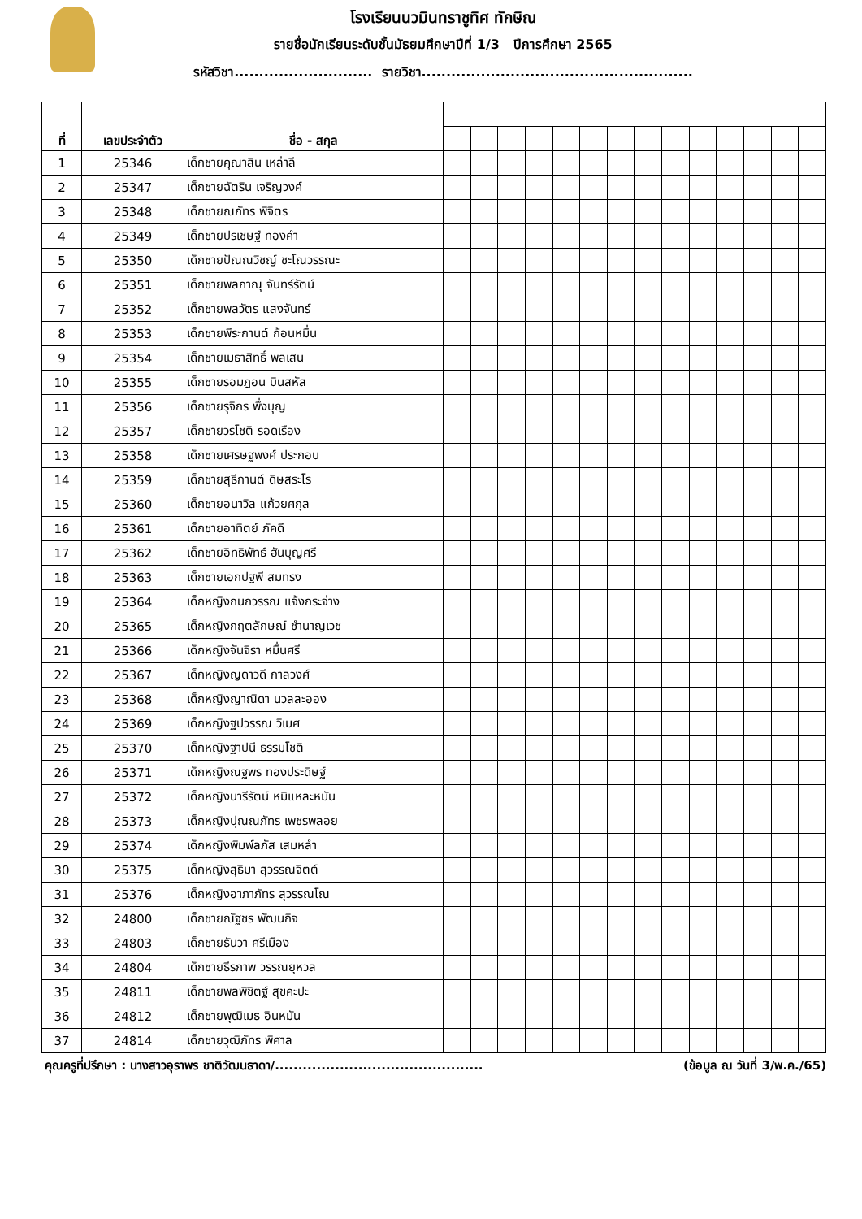โรงเรียนนวมินทราชูทิศ ทักษิณ
รายชื่อนักเรียนระดับชั้นมัธยมศึกษาปีที่ 1/3 ปีการศึกษา 2565
รหัสวิชา............................ รายวิชา.......................................................
| ที่ | เลขประจำตัว | ชื่อ - สกุล | | | | | | | | | | | | | | |
| --- | --- | --- | --- | --- | --- | --- | --- | --- | --- | --- | --- | --- | --- | --- | --- | --- |
| 1 | 25346 | เด็กชายคุณาสิน เหล่าลี | | | | | | | | | | | | | | |
| 2 | 25347 | เด็กชายฉัตริน เจริญวงค์ | | | | | | | | | | | | | | |
| 3 | 25348 | เด็กชายณภัทร พิจิตร | | | | | | | | | | | | | | |
| 4 | 25349 | เด็กชายปรเชษฐ์ ทองคำ | | | | | | | | | | | | | | |
| 5 | 25350 | เด็กชายปัณณวิชญ์ ชะโณวรรณะ | | | | | | | | | | | | | | |
| 6 | 25351 | เด็กชายพลภาณุ จันทร์รัตน์ | | | | | | | | | | | | | | |
| 7 | 25352 | เด็กชายพลวัตร แสงจันทร์ | | | | | | | | | | | | | | |
| 8 | 25353 | เด็กชายพีระกานต์ ก้อนหมื่น | | | | | | | | | | | | | | |
| 9 | 25354 | เด็กชายเมธาสิทธิ์ พลเสน | | | | | | | | | | | | | | |
| 10 | 25355 | เด็กชายรอมฎอน บินสหัส | | | | | | | | | | | | | | |
| 11 | 25356 | เด็กชายรุจิกร พึ่งบุญ | | | | | | | | | | | | | | |
| 12 | 25357 | เด็กชายวรโชติ รอดเรือง | | | | | | | | | | | | | | |
| 13 | 25358 | เด็กชายเศรษฐพงศ์ ประกอบ | | | | | | | | | | | | | | |
| 14 | 25359 | เด็กชายสุธีกานต์ ดิษสระโร | | | | | | | | | | | | | | |
| 15 | 25360 | เด็กชายอนาวิล แก้วยศกุล | | | | | | | | | | | | | | |
| 16 | 25361 | เด็กชายอาทิตย์ ภัคดี | | | | | | | | | | | | | | |
| 17 | 25362 | เด็กชายอิทธิพัทธ์ ฮันบุญศรี | | | | | | | | | | | | | | |
| 18 | 25363 | เด็กชายเอกปฐพี สมทรง | | | | | | | | | | | | | | |
| 19 | 25364 | เด็กหญิงกนกวรรณ แจ้งกระจ่าง | | | | | | | | | | | | | | |
| 20 | 25365 | เด็กหญิงกฤตลักษณ์ ชำนาญเวช | | | | | | | | | | | | | | |
| 21 | 25366 | เด็กหญิงจันจิรา หมื่นศรี | | | | | | | | | | | | | | |
| 22 | 25367 | เด็กหญิงญดาวดี กาลวงศ์ | | | | | | | | | | | | | | |
| 23 | 25368 | เด็กหญิงญาณิดา นวลละออง | | | | | | | | | | | | | | |
| 24 | 25369 | เด็กหญิงฐปวรรณ วิเมศ | | | | | | | | | | | | | | |
| 25 | 25370 | เด็กหญิงฐาปนี ธรรมโชติ | | | | | | | | | | | | | | |
| 26 | 25371 | เด็กหญิงณฐพร ทองประดิษฐ์ | | | | | | | | | | | | | | |
| 27 | 25372 | เด็กหญิงนารีรัตน์ หมิแหละหมัน | | | | | | | | | | | | | | |
| 28 | 25373 | เด็กหญิงปุณณภัทร เพชรพลอย | | | | | | | | | | | | | | |
| 29 | 25374 | เด็กหญิงพิมพ์ลภัส เสมหลำ | | | | | | | | | | | | | | |
| 30 | 25375 | เด็กหญิงสุธิมา สุวรรณจิตต์ | | | | | | | | | | | | | | |
| 31 | 25376 | เด็กหญิงอาภาภัทร สุวรรณโณ | | | | | | | | | | | | | | |
| 32 | 24800 | เด็กชายณัฐชร พัฒนกิจ | | | | | | | | | | | | | | |
| 33 | 24803 | เด็กชายธันวา ศรีเมือง | | | | | | | | | | | | | | |
| 34 | 24804 | เด็กชายธีรภาพ วรรณยุหวล | | | | | | | | | | | | | | |
| 35 | 24811 | เด็กชายพลพิชิตฐ์ สุขคะปะ | | | | | | | | | | | | | | |
| 36 | 24812 | เด็กชายพุฒิเมธ อินหมัน | | | | | | | | | | | | | | |
| 37 | 24814 | เด็กชายวุฒิภัทร พิศาล | | | | | | | | | | | | | | |
คุณครูที่ปรึกษา : นางสาวอุราพร ชาติวัฒนธาดา/............................................. (ข้อมูล ณ วันที่ 3/พ.ค./65)